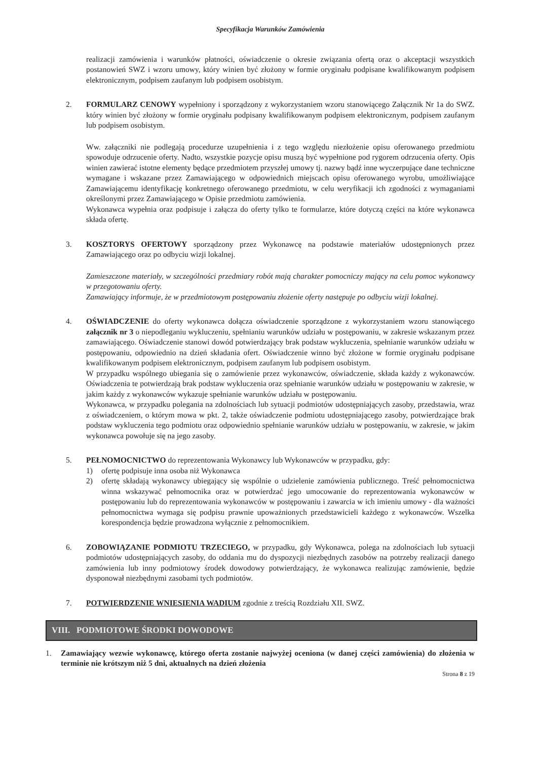Specyfikacja Warunków Zamówienia
realizacji zamówienia i warunków płatności, oświadczenie o okresie związania ofertą oraz o akceptacji wszystkich postanowień SWZ i wzoru umowy, który winien być złożony w formie oryginału podpisane kwalifikowanym podpisem elektronicznym, podpisem zaufanym lub podpisem osobistym.
2. FORMULARZ CENOWY wypełniony i sporządzony z wykorzystaniem wzoru stanowiącego Załącznik Nr 1a do SWZ. który winien być złożony w formie oryginału podpisany kwalifikowanym podpisem elektronicznym, podpisem zaufanym lub podpisem osobistym.
Ww. załączniki nie podlegają procedurze uzupełnienia i z tego względu niezłożenie opisu oferowanego przedmiotu spowoduje odrzucenie oferty. Nadto, wszystkie pozycje opisu muszą być wypełnione pod rygorem odrzucenia oferty. Opis winien zawierać istotne elementy będące przedmiotem przyszłej umowy tj. nazwy bądź inne wyczerpujące dane techniczne wymagane i wskazane przez Zamawiającego w odpowiednich miejscach opisu oferowanego wyrobu, umożliwiające Zamawiającemu identyfikację konkretnego oferowanego przedmiotu, w celu weryfikacji ich zgodności z wymaganiami określonymi przez Zamawiającego w Opisie przedmiotu zamówienia.
Wykonawca wypełnia oraz podpisuje i załącza do oferty tylko te formularze, które dotyczą części na które wykonawca składa ofertę.
3. KOSZTORYS OFERTOWY sporządzony przez Wykonawcę na podstawie materiałów udostępnionych przez Zamawiającego oraz po odbyciu wizji lokalnej.
Zamieszczone materiały, w szczególności przedmiary robót mają charakter pomocniczy mający na celu pomoc wykonawcy w przegotowaniu oferty.
Zamawiający informuje, że w przedmiotowym postępowaniu złożenie oferty następuje po odbyciu wizji lokalnej.
4. OŚWIADCZENIE do oferty wykonawca dołącza oświadczenie sporządzone z wykorzystaniem wzoru stanowiącego załącznik nr 3 o niepodleganiu wykluczeniu, spełnianiu warunków udziału w postępowaniu, w zakresie wskazanym przez zamawiającego. Oświadczenie stanowi dowód potwierdzający brak podstaw wykluczenia, spełnianie warunków udziału w postępowaniu, odpowiednio na dzień składania ofert. Oświadczenie winno być złożone w formie oryginału podpisane kwalifikowanym podpisem elektronicznym, podpisem zaufanym lub podpisem osobistym.
W przypadku wspólnego ubiegania się o zamówienie przez wykonawców, oświadczenie, składa każdy z wykonawców. Oświadczenia te potwierdzają brak podstaw wykluczenia oraz spełnianie warunków udziału w postępowaniu w zakresie, w jakim każdy z wykonawców wykazuje spełnianie warunków udziału w postępowaniu.
Wykonawca, w przypadku polegania na zdolnościach lub sytuacji podmiotów udostępniających zasoby, przedstawia, wraz z oświadczeniem, o którym mowa w pkt. 2, także oświadczenie podmiotu udostępniającego zasoby, potwierdzające brak podstaw wykluczenia tego podmiotu oraz odpowiednio spełnianie warunków udziału w postępowaniu, w zakresie, w jakim wykonawca powołuje się na jego zasoby.
5. PEŁNOMOCNICTWO do reprezentowania Wykonawcy lub Wykonawców w przypadku, gdy:
1) ofertę podpisuje inna osoba niż Wykonawca
2) ofertę składają wykonawcy ubiegający się wspólnie o udzielenie zamówienia publicznego. Treść pełnomocnictwa winna wskazywać pełnomocnika oraz w potwierdzać jego umocowanie do reprezentowania wykonawców w postępowaniu lub do reprezentowania wykonawców w postępowaniu i zawarcia w ich imieniu umowy - dla ważności pełnomocnictwa wymaga się podpisu prawnie upoważnionych przedstawicieli każdego z wykonawców. Wszelka korespondencja będzie prowadzona wyłącznie z pełnomocnikiem.
6. ZOBOWIĄZANIE PODMIOTU TRZECIEGO, w przypadku, gdy Wykonawca, polega na zdolnościach lub sytuacji podmiotów udostępniających zasoby, do oddania mu do dyspozycji niezbędnych zasobów na potrzeby realizacji danego zamówienia lub inny podmiotowy środek dowodowy potwierdzający, że wykonawca realizując zamówienie, będzie dysponował niezbędnymi zasobami tych podmiotów.
7. POTWIERDZENIE WNIESIENIA WADIUM zgodnie z treścią Rozdziału XII. SWZ.
VIII. PODMIOTOWE ŚRODKI DOWODOWE
1. Zamawiający wezwie wykonawcę, którego oferta zostanie najwyżej oceniona (w danej części zamówienia) do złożenia w terminie nie krótszym niż 5 dni, aktualnych na dzień złożenia
Strona 8 z 19